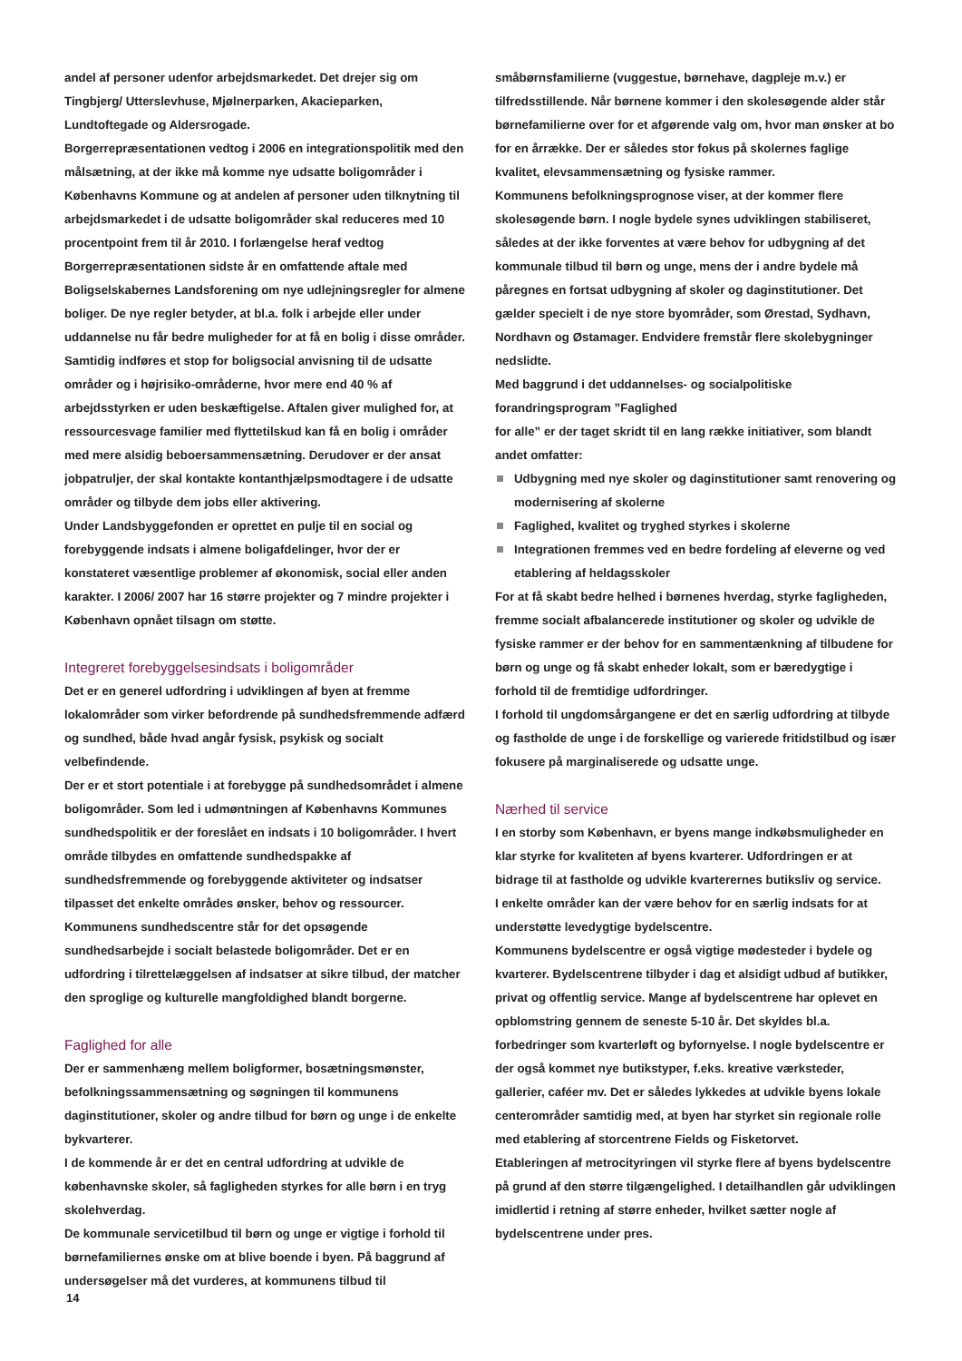andel af personer udenfor arbejdsmarkedet. Det drejer sig om Tingbjerg/ Utterslevhuse, Mjølnerparken, Akacieparken, Lundtoftegade og Aldersrogade.
Borgerrepræsentationen vedtog i 2006 en integrationspolitik med den målsætning, at der ikke må komme nye udsatte boligområder i Københavns Kommune og at andelen af personer uden tilknytning til arbejdsmarkedet i de udsatte boligområder skal reduceres med 10 procentpoint frem til år 2010. I forlængelse heraf vedtog Borgerrepræsentationen sidste år en omfattende aftale med Boligselskabernes Landsforening om nye udlejningsregler for almene boliger. De nye regler betyder, at bl.a. folk i arbejde eller under uddannelse nu får bedre muligheder for at få en bolig i disse områder. Samtidig indføres et stop for boligsocial anvisning til de udsatte områder og i højrisiko-områderne, hvor mere end 40 % af arbejdsstyrken er uden beskæftigelse. Aftalen giver mulighed for, at ressourcesvage familier med flyttetilskud kan få en bolig i områder med mere alsidig beboersammensætning. Derudover er der ansat jobpatruljer, der skal kontakte kontanthjælpsmodtagere i de udsatte områder og tilbyde dem jobs eller aktivering.
Under Landsbyggefonden er oprettet en pulje til en social og forebyggende indsats i almene boligafdelinger, hvor der er konstateret væsentlige problemer af økonomisk, social eller anden karakter. I 2006/ 2007 har 16 større projekter og 7 mindre projekter i København opnået tilsagn om støtte.
Integreret forebyggelsesindsats i boligområder
Det er en generel udfordring i udviklingen af byen at fremme lokalområder som virker befordrende på sundhedsfremmende adfærd og sundhed, både hvad angår fysisk, psykisk og socialt velbefindende.
Der er et stort potentiale i at forebygge på sundhedsområdet i almene boligområder. Som led i udmøntningen af Københavns Kommunes sundhedspolitik er der foreslået en indsats i 10 boligområder. I hvert område tilbydes en omfattende sundhedspakke af sundhedsfremmende og forebyggende aktiviteter og indsatser tilpasset det enkelte områdes ønsker, behov og ressourcer.
Kommunens sundhedscentre står for det opsøgende sundhedsarbejde i socialt belastede boligområder. Det er en udfordring i tilrettelæggelsen af indsatser at sikre tilbud, der matcher den sproglige og kulturelle mangfoldighed blandt borgerne.
Faglighed for alle
Der er sammenhæng mellem boligformer, bosætningsmønster, befolkningssammensætning og søgningen til kommunens daginstitutioner, skoler og andre tilbud for børn og unge i de enkelte bykvarterer.
I de kommende år er det en central udfordring at udvikle de københavnske skoler, så fagligheden styrkes for alle børn i en tryg skolehverdag.
De kommunale servicetilbud til børn og unge er vigtige i forhold til børnefamiliernes ønske om at blive boende i byen. På baggrund af undersøgelser må det vurderes, at kommunens tilbud til
småbørnsfamilierne (vuggestue, børnehave, dagpleje m.v.) er tilfredsstillende. Når børnene kommer i den skolesøgende alder står børnefamilierne over for et afgørende valg om, hvor man ønsker at bo for en årrække. Der er således stor fokus på skolernes faglige kvalitet, elevsammensætning og fysiske rammer.
Kommunens befolkningsprognose viser, at der kommer flere skolesøgende børn. I nogle bydele synes udviklingen stabiliseret, således at der ikke forventes at være behov for udbygning af det kommunale tilbud til børn og unge, mens der i andre bydele må påregnes en fortsat udbygning af skoler og daginstitutioner. Det gælder specielt i de nye store byområder, som Ørestad, Sydhavn, Nordhavn og Østamager. Endvidere fremstår flere skolebygninger nedslidte.
Med baggrund i det uddannelses- og socialpolitiske forandringsprogram ”Faglighed
for alle” er der taget skridt til en lang række initiativer, som blandt andet omfatter:
Udbygning med nye skoler og daginstitutioner samt renovering og modernisering af skolerne
Faglighed, kvalitet og tryghed styrkes i skolerne
Integrationen fremmes ved en bedre fordeling af eleverne og ved etablering af heldagsskoler
For at få skabt bedre helhed i børnenes hverdag, styrke fagligheden, fremme socialt afbalancerede institutioner og skoler og udvikle de fysiske rammer er der behov for en sammentænkning af tilbudene for børn og unge og få skabt enheder lokalt, som er bæredygtige i forhold til de fremtidige udfordringer.
I forhold til ungdomsårgangene er det en særlig udfordring at tilbyde og fastholde de unge i de forskellige og varierede fritidstilbud og især fokusere på marginaliserede og udsatte unge.
Nærhed til service
I en storby som København, er byens mange indkøbsmuligheder en klar styrke for kvaliteten af byens kvarterer. Udfordringen er at bidrage til at fastholde og udvikle kvarterernes butiksliv og service.
I enkelte områder kan der være behov for en særlig indsats for at understøtte levedygtige bydelscentre.
Kommunens bydelscentre er også vigtige mødesteder i bydele og kvarterer. Bydelscentrene tilbyder i dag et alsidigt udbud af butikker, privat og offentlig service. Mange af bydelscentrene har oplevet en opblomstring gennem de seneste 5-10 år. Det skyldes bl.a. forbedringer som kvarterløft og byfornyelse. I nogle bydelscentre er der også kommet nye butikstyper, f.eks. kreative værksteder, gallerier, caféer mv. Det er således lykkedes at udvikle byens lokale centerområder samtidig med, at byen har styrket sin regionale rolle med etablering af storcentrene Fields og Fisketorvet.
Etableringen af metrocityringen vil styrke flere af byens bydelscentre på grund af den større tilgængelighed. I detailhandlen går udviklingen imidlertid i retning af større enheder, hvilket sætter nogle af bydelscentrene under pres.
14